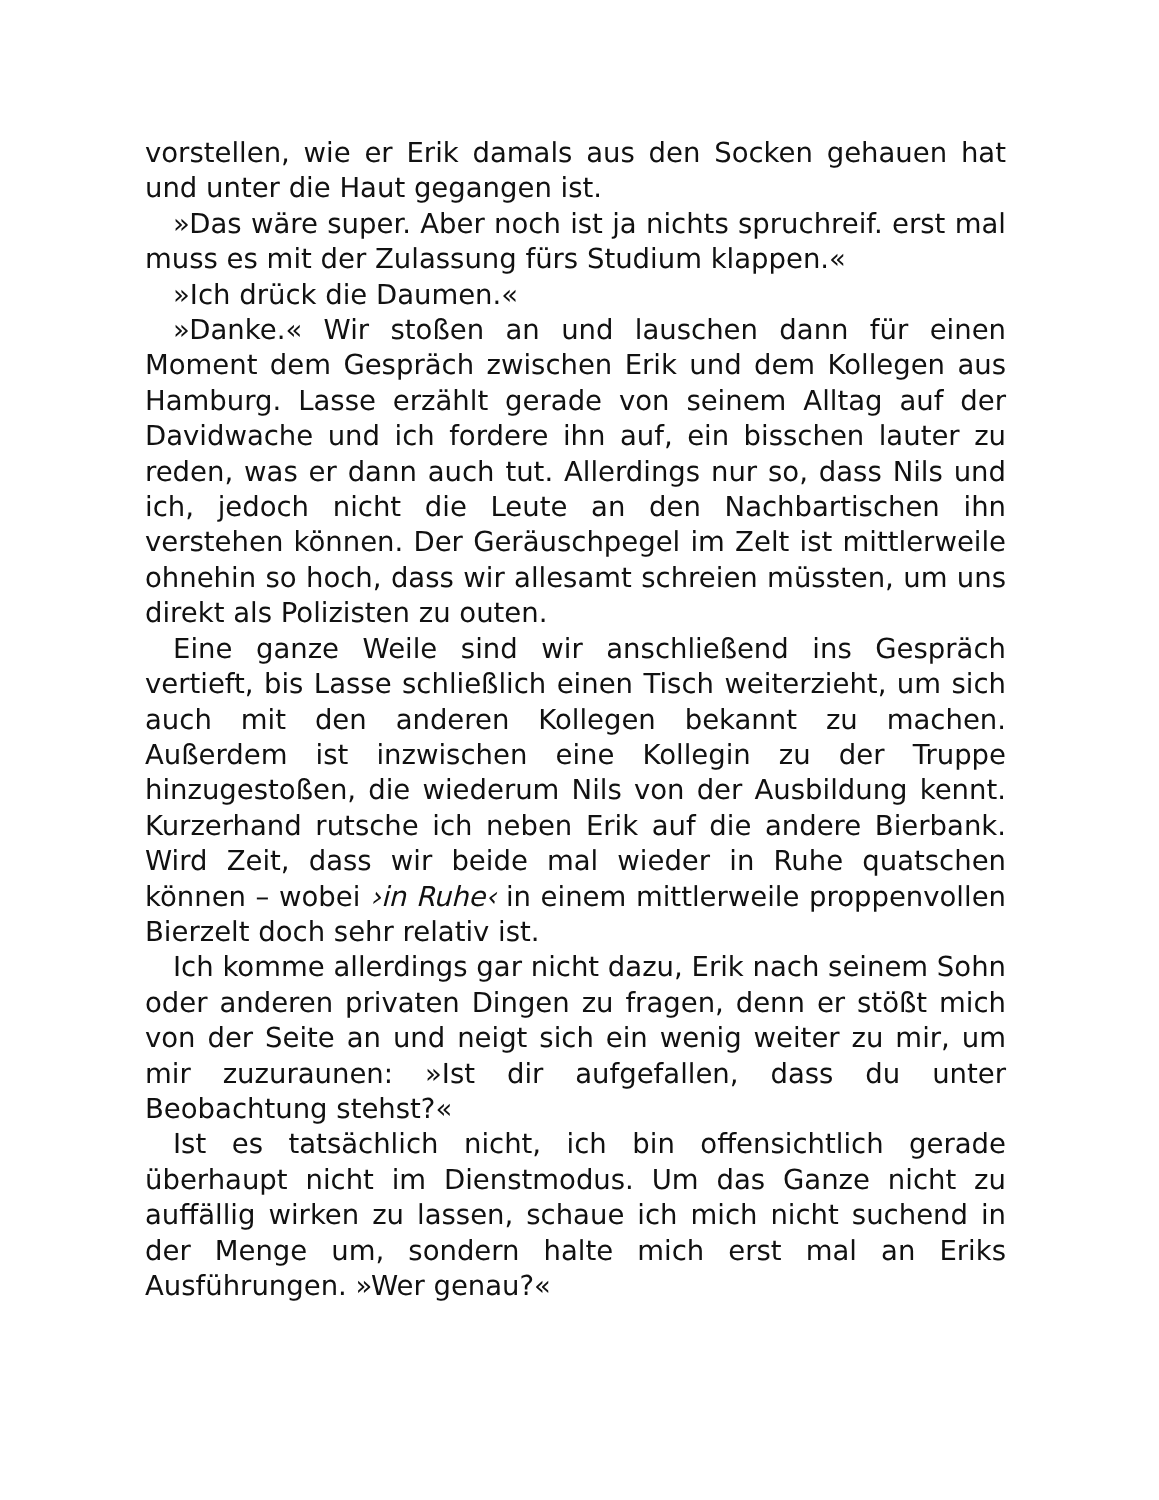vorstellen, wie er Erik damals aus den Socken gehauen hat und unter die Haut gegangen ist.
»Das wäre super. Aber noch ist ja nichts spruchreif. erst mal muss es mit der Zulassung fürs Studium klappen.«
»Ich drück die Daumen.«
»Danke.« Wir stoßen an und lauschen dann für einen Moment dem Gespräch zwischen Erik und dem Kollegen aus Hamburg. Lasse erzählt gerade von seinem Alltag auf der Davidwache und ich fordere ihn auf, ein bisschen lauter zu reden, was er dann auch tut. Allerdings nur so, dass Nils und ich, jedoch nicht die Leute an den Nachbartischen ihn verstehen können. Der Geräuschpegel im Zelt ist mittlerweile ohnehin so hoch, dass wir allesamt schreien müssten, um uns direkt als Polizisten zu outen.
Eine ganze Weile sind wir anschließend ins Gespräch vertieft, bis Lasse schließlich einen Tisch weiterzieht, um sich auch mit den anderen Kollegen bekannt zu machen. Außerdem ist inzwischen eine Kollegin zu der Truppe hinzugestoßen, die wiederum Nils von der Ausbildung kennt. Kurzerhand rutsche ich neben Erik auf die andere Bierbank. Wird Zeit, dass wir beide mal wieder in Ruhe quatschen können – wobei ›in Ruhe‹ in einem mittlerweile proppenvollen Bierzelt doch sehr relativ ist.
Ich komme allerdings gar nicht dazu, Erik nach seinem Sohn oder anderen privaten Dingen zu fragen, denn er stößt mich von der Seite an und neigt sich ein wenig weiter zu mir, um mir zuzuraunen: »Ist dir aufgefallen, dass du unter Beobachtung stehst?«
Ist es tatsächlich nicht, ich bin offensichtlich gerade überhaupt nicht im Dienstmodus. Um das Ganze nicht zu auffällig wirken zu lassen, schaue ich mich nicht suchend in der Menge um, sondern halte mich erst mal an Eriks Ausführungen. »Wer genau?«